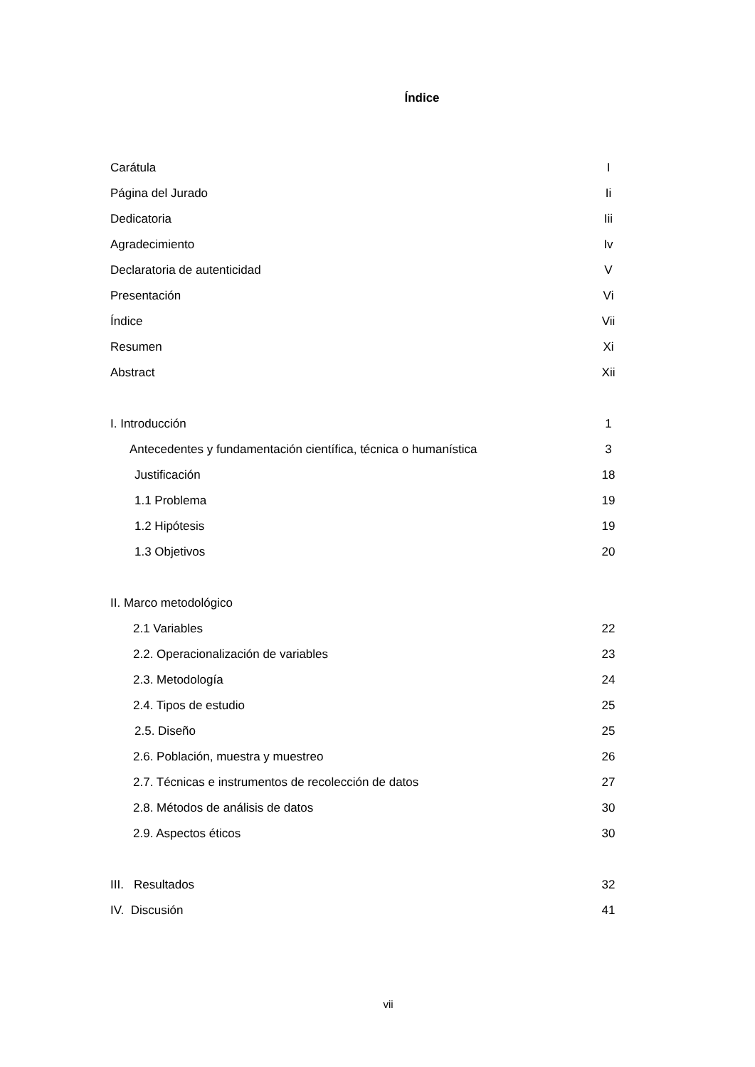Índice
Carátula I
Página del Jurado Ii
Dedicatoria Iii
Agradecimiento Iv
Declaratoria de autenticidad V
Presentación Vi
Índice Vii
Resumen Xi
Abstract Xii
I. Introducción 1
Antecedentes y fundamentación científica, técnica o humanística 3
Justificación 18
1.1 Problema 19
1.2 Hipótesis 19
1.3 Objetivos 20
II. Marco metodológico
2.1 Variables 22
2.2. Operacionalización de variables 23
2.3. Metodología 24
2.4. Tipos de estudio 25
2.5. Diseño 25
2.6. Población, muestra y muestreo 26
2.7. Técnicas e instrumentos de recolección de datos 27
2.8. Métodos de análisis de datos 30
2.9. Aspectos éticos 30
III. Resultados 32
IV. Discusión 41
vii